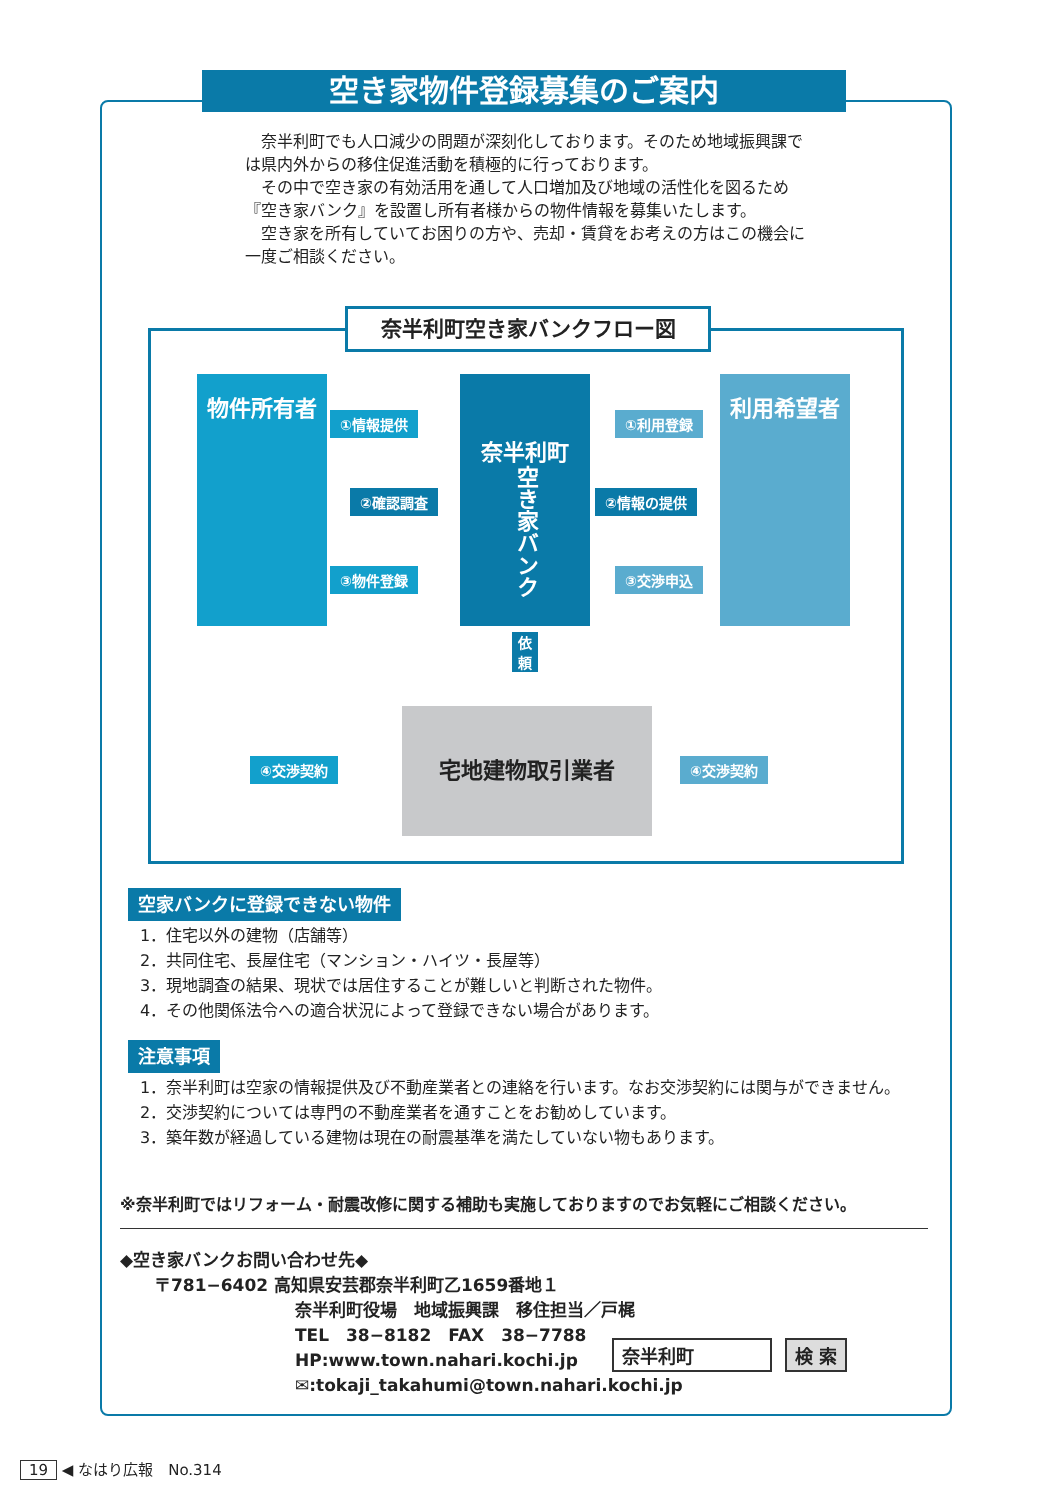空き家物件登録募集のご案内
　奈半利町でも人口減少の問題が深刻化しております。そのため地域振興課では県内外からの移住促進活動を積極的に行っております。
　その中で空き家の有効活用を通して人口増加及び地域の活性化を図るため『空き家バンク』を設置し所有者様からの物件情報を募集いたします。
　空き家を所有していてお困りの方や、売却・賃貸をお考えの方はこの機会に一度ご相談ください。
奈半利町空き家バンクフロー図
物件所有者
奈半利町
空き家バンク
利用希望者
①情報提供
②確認調査
③物件登録
①利用登録
②情報の提供
③交渉申込
依頼
④交渉契約
宅地建物取引業者
④交渉契約
空家バンクに登録できない物件
1．住宅以外の建物（店舗等）
2．共同住宅、長屋住宅（マンション・ハイツ・長屋等）
3．現地調査の結果、現状では居住することが難しいと判断された物件。
4．その他関係法令への適合状況によって登録できない場合があります。
注意事項
1．奈半利町は空家の情報提供及び不動産業者との連絡を行います。なお交渉契約には関与ができません。
2．交渉契約については専門の不動産業者を通すことをお勧めしています。
3．築年数が経過している建物は現在の耐震基準を満たしていない物もあります。
※奈半利町ではリフォーム・耐震改修に関する補助も実施しておりますのでお気軽にご相談ください。
◆空き家バンクお問い合わせ先◆
　　〒781−6402 高知県安芸郡奈半利町乙1659番地１
奈半利町役場　地域振興課　移住担当／戸梶
TEL　38−8182　FAX　38−7788
HP:www.town.nahari.kochi.jp
✉:tokaji_takahumi@town.nahari.kochi.jp
奈半利町 検 索
19 ◀ なはり広報　No.314